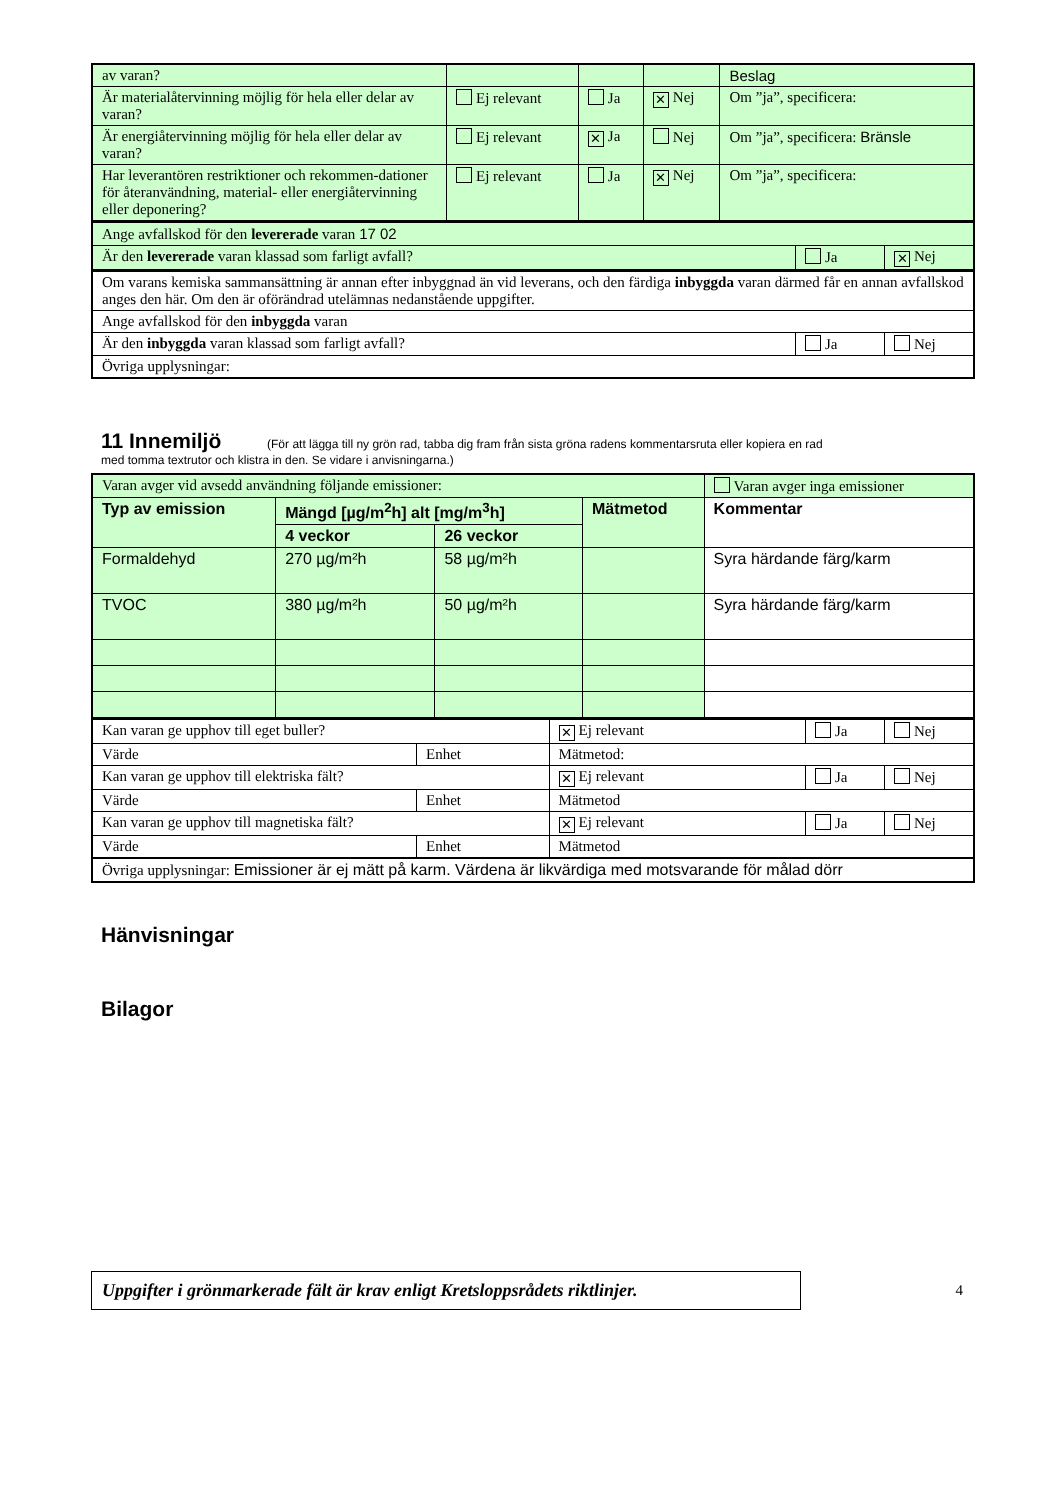| av varan? | | | | Beslag |
| Är materialåtervinning möjlig för hela eller delar av varan? | Ej relevant | Ja | ✕ Nej | Om ”ja”, specificera: |
| Är energiåtervinning möjlig för hela eller delar av varan? | Ej relevant | ✕ Ja | Nej | Om ”ja”, specificera: Bränsle |
| Har leverantören restriktioner och rekommen-dationer för återanvändning, material- eller energiåtervinning eller deponering? | Ej relevant | Ja | ✕ Nej | Om ”ja”, specificera: |
| Ange avfallskod för den levererade varan 17 02 | | |
| Är den levererade varan klassad som farligt avfall? | Ja | ✕ Nej |
| Om varans kemiska sammansättning är annan efter inbyggnad än vid leverans, och den färdiga inbyggda varan därmed får en annan avfallskod anges den här. Om den är oförändrad utelämnas nedanstående uppgifter. | | |
| Ange avfallskod för den inbyggda varan | | |
| Är den inbyggda varan klassad som farligt avfall? | Ja | Nej |
| Övriga upplysningar: | | |
11 Innemiljö (För att lägga till ny grön rad, tabba dig fram från sista gröna radens kommentarsruta eller kopiera en rad
med tomma textrutor och klistra in den. Se vidare i anvisningarna.)
| Varan avger vid avsedd användning följande emissioner: | | | | Varan avger inga emissioner |
| Typ av emission | Mängd [µg/m<sup>2</sup>h] alt [mg/m<sup>3</sup>h] | | Mätmetod | Kommentar |
| | 4 veckor | 26 veckor | | |
| Formaldehyd | 270 µg/m²h | 58 µg/m²h | | Syra härdande färg/karm |
| TVOC | 380 µg/m²h | 50 µg/m²h | | Syra härdande färg/karm |
| Kan varan ge upphov till eget buller? | | ✕ Ej relevant | Ja | Nej |
| Värde | Enhet | Mätmetod: | | |
| Kan varan ge upphov till elektriska fält? | | ✕ Ej relevant | Ja | Nej |
| Värde | Enhet | Mätmetod | | |
| Kan varan ge upphov till magnetiska fält? | | ✕ Ej relevant | Ja | Nej |
| Värde | Enhet | Mätmetod | | |
| Övriga upplysningar: Emissioner är ej mätt på karm. Värdena är likvärdiga med motsvarande för målad dörr | | | | |
Hänvisningar
Bilagor
Uppgifter i grönmarkerade fält är krav enligt Kretsloppsrådets riktlinjer.
4